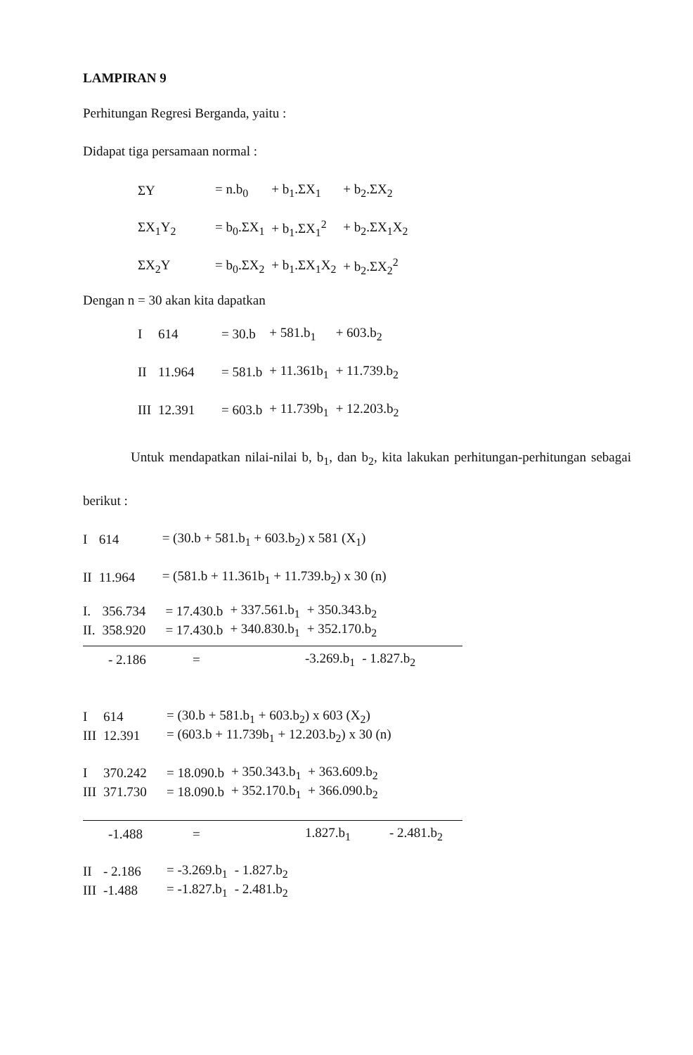LAMPIRAN 9
Perhitungan Regresi Berganda, yaitu :
Didapat tiga persamaan normal :
| ΣY | = n.b<sub>0</sub> | + b<sub>1</sub>.ΣX<sub>1</sub> | + b<sub>2</sub>.ΣX<sub>2</sub> |
| ΣX<sub>1</sub>Y<sub>2</sub> | = b<sub>0</sub>.ΣX<sub>1</sub> | + b<sub>1</sub>.ΣX<sub>1</sub><sup>2</sup> | + b<sub>2</sub>.ΣX<sub>1</sub>X<sub>2</sub> |
| ΣX<sub>2</sub>Y | = b<sub>0</sub>.ΣX<sub>2</sub> | + b<sub>1</sub>.ΣX<sub>1</sub>X<sub>2</sub> | + b<sub>2</sub>.ΣX<sub>2</sub><sup>2</sup> |
Dengan n = 30 akan kita dapatkan
| I | 614 | = 30.b | + 581.b<sub>1</sub> | + 603.b<sub>2</sub> |
| II | 11.964 | = 581.b | + 11.361b<sub>1</sub> | + 11.739.b<sub>2</sub> |
| III | 12.391 | = 603.b | + 11.739b<sub>1</sub> | + 12.203.b<sub>2</sub> |
Untuk mendapatkan nilai-nilai b, b<sub>1</sub>, dan b<sub>2</sub>, kita lakukan perhitungan-perhitungan sebagai berikut :
| I | 614 | = (30.b + 581.b<sub>1</sub> + 603.b<sub>2</sub>) x 581 (X<sub>1</sub>) |
| II | 11.964 | = (581.b + 11.361b<sub>1</sub> + 11.739.b<sub>2</sub>) x 30 (n) |
| I. | 356.734 | = 17.430.b | + 337.561.b<sub>1</sub> | + 350.343.b<sub>2</sub> |
| II. | 358.920 | = 17.430.b | + 340.830.b<sub>1</sub> | + 352.170.b<sub>2</sub> |
| | - 2.186 | = | -3.269.b<sub>1</sub> | - 1.827.b<sub>2</sub> |
| I | 614 | = (30.b + 581.b<sub>1</sub> + 603.b<sub>2</sub>) x 603 (X<sub>2</sub>) |
| III | 12.391 | = (603.b + 11.739b<sub>1</sub> + 12.203.b<sub>2</sub>) x 30 (n) |
| I | 370.242 | = 18.090.b | + 350.343.b<sub>1</sub> | + 363.609.b<sub>2</sub> |
| III | 371.730 | = 18.090.b | + 352.170.b<sub>1</sub> | + 366.090.b<sub>2</sub> |
| | -1.488 | = | 1.827.b<sub>1</sub> | - 2.481.b<sub>2</sub> |
| II | - 2.186 | = -3.269.b<sub>1</sub> | - 1.827.b<sub>2</sub> |
| III | -1.488 | = -1.827.b<sub>1</sub> | - 2.481.b<sub>2</sub> |